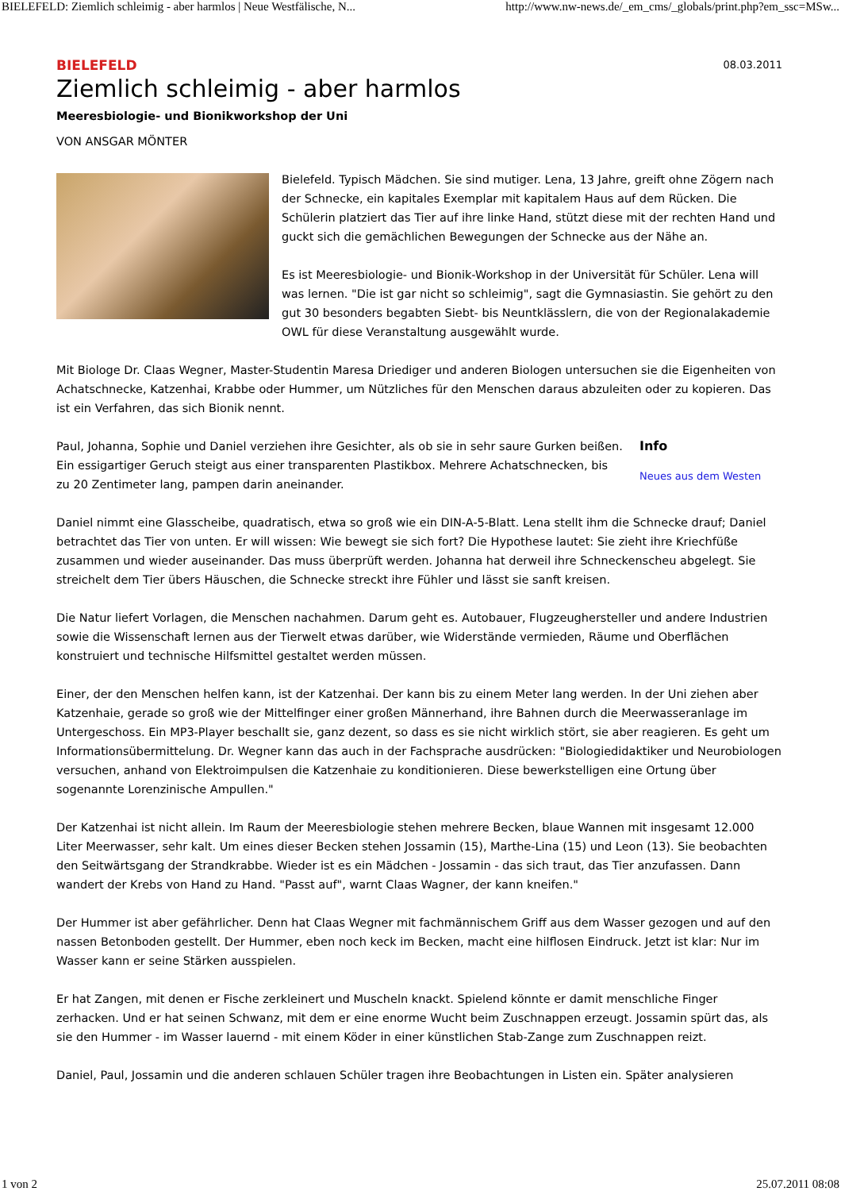BIELEFELD: Ziemlich schleimig - aber harmlos | Neue Westfälische, N... http://www.nw-news.de/_em_cms/_globals/print.php?em_ssc=MSw...
BIELEFELD 08.03.2011
Ziemlich schleimig - aber harmlos
Meeresbiologie- und Bionikworkshop der Uni
VON ANSGAR MÖNTER
Bielefeld. Typisch Mädchen. Sie sind mutiger. Lena, 13 Jahre, greift ohne Zögern nach der Schnecke, ein kapitales Exemplar mit kapitalem Haus auf dem Rücken. Die Schülerin platziert das Tier auf ihre linke Hand, stützt diese mit der rechten Hand und guckt sich die gemächlichen Bewegungen der Schnecke aus der Nähe an.
Es ist Meeresbiologie- und Bionik-Workshop in der Universität für Schüler. Lena will was lernen. "Die ist gar nicht so schleimig", sagt die Gymnasiastin. Sie gehört zu den gut 30 besonders begabten Siebt- bis Neuntklässlern, die von der Regionalakademie OWL für diese Veranstaltung ausgewählt wurde.
Mit Biologe Dr. Claas Wegner, Master-Studentin Maresa Driediger und anderen Biologen untersuchen sie die Eigenheiten von Achatschnecke, Katzenhai, Krabbe oder Hummer, um Nützliches für den Menschen daraus abzuleiten oder zu kopieren. Das ist ein Verfahren, das sich Bionik nennt.
Info
Neues aus dem Westen
Paul, Johanna, Sophie und Daniel verziehen ihre Gesichter, als ob sie in sehr saure Gurken beißen. Ein essigartiger Geruch steigt aus einer transparenten Plastikbox. Mehrere Achatschnecken, bis zu 20 Zentimeter lang, pampen darin aneinander.
Daniel nimmt eine Glasscheibe, quadratisch, etwa so groß wie ein DIN-A-5-Blatt. Lena stellt ihm die Schnecke drauf; Daniel betrachtet das Tier von unten. Er will wissen: Wie bewegt sie sich fort? Die Hypothese lautet: Sie zieht ihre Kriechfüße zusammen und wieder auseinander. Das muss überprüft werden. Johanna hat derweil ihre Schneckenscheu abgelegt. Sie streichelt dem Tier übers Häuschen, die Schnecke streckt ihre Fühler und lässt sie sanft kreisen.
Die Natur liefert Vorlagen, die Menschen nachahmen. Darum geht es. Autobauer, Flugzeughersteller und andere Industrien sowie die Wissenschaft lernen aus der Tierwelt etwas darüber, wie Widerstände vermieden, Räume und Oberflächen konstruiert und technische Hilfsmittel gestaltet werden müssen.
Einer, der den Menschen helfen kann, ist der Katzenhai. Der kann bis zu einem Meter lang werden. In der Uni ziehen aber Katzenhaie, gerade so groß wie der Mittelfinger einer großen Männerhand, ihre Bahnen durch die Meerwasseranlage im Untergeschoss. Ein MP3-Player beschallt sie, ganz dezent, so dass es sie nicht wirklich stört, sie aber reagieren. Es geht um Informationsübermittelung. Dr. Wegner kann das auch in der Fachsprache ausdrücken: "Biologiedidaktiker und Neurobiologen versuchen, anhand von Elektroimpulsen die Katzenhaie zu konditionieren. Diese bewerkstelligen eine Ortung über sogenannte Lorenzinische Ampullen."
Der Katzenhai ist nicht allein. Im Raum der Meeresbiologie stehen mehrere Becken, blaue Wannen mit insgesamt 12.000 Liter Meerwasser, sehr kalt. Um eines dieser Becken stehen Jossamin (15), Marthe-Lina (15) und Leon (13). Sie beobachten den Seitwärtsgang der Strandkrabbe. Wieder ist es ein Mädchen - Jossamin - das sich traut, das Tier anzufassen. Dann wandert der Krebs von Hand zu Hand. "Passt auf", warnt Claas Wagner, der kann kneifen."
Der Hummer ist aber gefährlicher. Denn hat Claas Wegner mit fachmännischem Griff aus dem Wasser gezogen und auf den nassen Betonboden gestellt. Der Hummer, eben noch keck im Becken, macht eine hilflosen Eindruck. Jetzt ist klar: Nur im Wasser kann er seine Stärken ausspielen.
Er hat Zangen, mit denen er Fische zerkleinert und Muscheln knackt. Spielend könnte er damit menschliche Finger zerhacken. Und er hat seinen Schwanz, mit dem er eine enorme Wucht beim Zuschnappen erzeugt. Jossamin spürt das, als sie den Hummer - im Wasser lauernd - mit einem Köder in einer künstlichen Stab-Zange zum Zuschnappen reizt.
Daniel, Paul, Jossamin und die anderen schlauen Schüler tragen ihre Beobachtungen in Listen ein. Später analysieren
1 von 2 25.07.2011 08:08